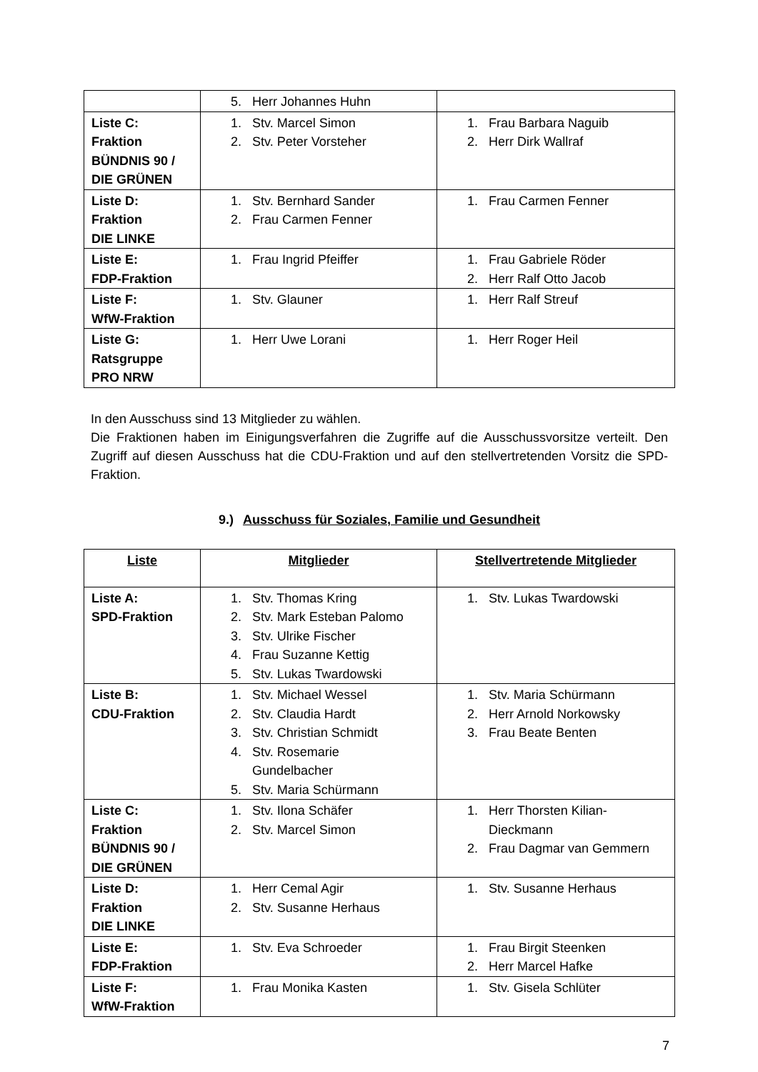| | 5. Herr Johannes Huhn | |
| Liste C: Fraktion BÜNDNIS 90 / DIE GRÜNEN | 1. Stv. Marcel Simon 2. Stv. Peter Vorsteher | 1. Frau Barbara Naguib 2. Herr Dirk Wallraf |
| Liste D: Fraktion DIE LINKE | 1. Stv. Bernhard Sander 2. Frau Carmen Fenner | 1. Frau Carmen Fenner |
| Liste E: FDP-Fraktion | 1. Frau Ingrid Pfeiffer | 1. Frau Gabriele Röder 2. Herr Ralf Otto Jacob |
| Liste F: WfW-Fraktion | 1. Stv. Glauner | 1. Herr Ralf Streuf |
| Liste G: Ratsgruppe PRO NRW | 1. Herr Uwe Lorani | 1. Herr Roger Heil |
In den Ausschuss sind 13 Mitglieder zu wählen.
Die Fraktionen haben im Einigungsverfahren die Zugriffe auf die Ausschussvorsitze verteilt. Den Zugriff auf diesen Ausschuss hat die CDU-Fraktion und auf den stellvertretenden Vorsitz die SPD-Fraktion.
9.) Ausschuss für Soziales, Familie und Gesundheit
| Liste | Mitglieder | Stellvertretende Mitglieder |
| --- | --- | --- |
| Liste A: SPD-Fraktion | 1. Stv. Thomas Kring 2. Stv. Mark Esteban Palomo 3. Stv. Ulrike Fischer 4. Frau Suzanne Kettig 5. Stv. Lukas Twardowski | 1. Stv. Lukas Twardowski |
| Liste B: CDU-Fraktion | 1. Stv. Michael Wessel 2. Stv. Claudia Hardt 3. Stv. Christian Schmidt 4. Stv. Rosemarie Gundelbacher 5. Stv. Maria Schürmann | 1. Stv. Maria Schürmann 2. Herr Arnold Norkowsky 3. Frau Beate Benten |
| Liste C: Fraktion BÜNDNIS 90 / DIE GRÜNEN | 1. Stv. Ilona Schäfer 2. Stv. Marcel Simon | 1. Herr Thorsten Kilian- Dieckmann 2. Frau Dagmar van Gemmern |
| Liste D: Fraktion DIE LINKE | 1. Herr Cemal Agir 2. Stv. Susanne Herhaus | 1. Stv. Susanne Herhaus |
| Liste E: FDP-Fraktion | 1. Stv. Eva Schroeder | 1. Frau Birgit Steenken 2. Herr Marcel Hafke |
| Liste F: WfW-Fraktion | 1. Frau Monika Kasten | 1. Stv. Gisela Schlüter |
7